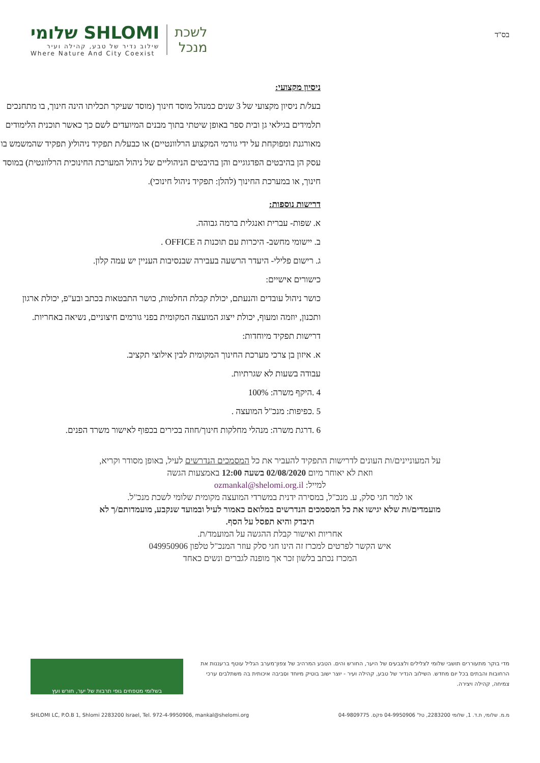שלומי SHLOMI
שילוב נדיר של טבע, קהילה ועיר
Where Nature And City Coexist
לשכת
מנכל
בס"ד
ניסיון מקצועי:
בעל/ת ניסיון מקצועי של 3 שנים כמנהל מוסד חינוך (מוסד שעיקר תכליתו הינה חינוך, בו מתחנכים תלמידים בגילאי גן ובית ספר באופן שיטתי בתוך מבנים המיועדים לשם כך כאשר תוכנית הלימודים מאורגנת ומפוקחת על ידי גורמי המקצוע הרלוונטיים) או כבעל/ת תפקיד ניהולי( תפקיד שהמשמש בו עסק הן בהיבטים הפדגוגיים והן בהיבטים הניהוליים של ניהול המערכת החינוכית הרלוונטית) במוסד חינוך, או במערכת החינוך (להלן: תפקיד ניהול חינוכי).
דרישות נוספות:
א. שפות- עברית ואנגלית ברמה גבוהה.
ב. יישומי מחשב- היכרות עם תוכנות ה OFFICE .
ג. רישום פלילי- היעדר הרשעה בעבירה שבנסיבות העניין יש עמה קלון.
כישורים אישיים:
כושר ניהול עובדים והנעתם, יכולת קבלת החלטות, כושר התבטאות בכתב ובע"פ, יכולת ארגון ותכנון, יוזמה ומעוף, יכולת ייצוג המועצה המקומית בפני גורמים חיצוניים, נשיאה באחריות.
דרישות תפקיד מיוחדות:
א. איזון בן צרכי מערכת החינוך המקומית לבין אילוצי תקציב.
עבודה בשעות לא שגרתיות.
4 .היקף משרה: 100%
5 .כפיפות: מנכ"ל המועצה .
6 .דרגת משרה: מנהלי מחלקות חינוך/חוזה בכירים בכפוף לאישור משרד הפנים.
על המעוניינים/ות העונים לדרישות התפקיד להעביר את כל המסמכים הנדרשים לעיל, באופן מסודר וקריא, וזאת לא יאוחר מיום 02/08/2020 בשעה 12:00 באמצעות הגשה
למייל: ozmankal@shelomi.org.il
או למר חגי סלק, ע. מנכ"ל, במסירה ידנית במשרדי המועצה מקומית שלומי לשכת מנכ"ל.
מועמדים/ות שלא יגישו את כל המסמכים הנדרשים במלואם כאמור לעיל ובמועד שנקבע, מועמדותם/ך לא תיבדק והיא תפסל על הסף.
אחריות ואישור קבלת ההגשה על המועמד/ת.
איש הקשר לפרטים למכרז זה הינו חגי סלק עוזר המנכ"ל טלפון 049950906
המכרז נכתב בלשון זכר אך מופנה לגברים ונשים כאחד
בשלומי מטפחים גופי תרבות של יער, חורש ועץ
מדי בוקר מתעוררים תושבי שלומי לצלילים ולצבעים של היער, החורש והים. הטבע המרהיב של צפון־מערב הגליל עוטף ברעננות את הרחובות והבתים בכל יום מחדש. השילוב הנדיר של טבע, קהילה ועיר - יוצר ישוב בוטיק מיוחד וסביבה איכותית בה משתלבים ערכי צמיחה, קהילה ויצירה.
SHLOMI LC, P.O.B 1, Shlomi 2283200 Israel, Tel. 972-4-9950906, mankal@shelomi.org מ.מ. שלומי, ת.ד. 1, שלומי 2283200, טל' 04-9950906 פקס. 04-9809775